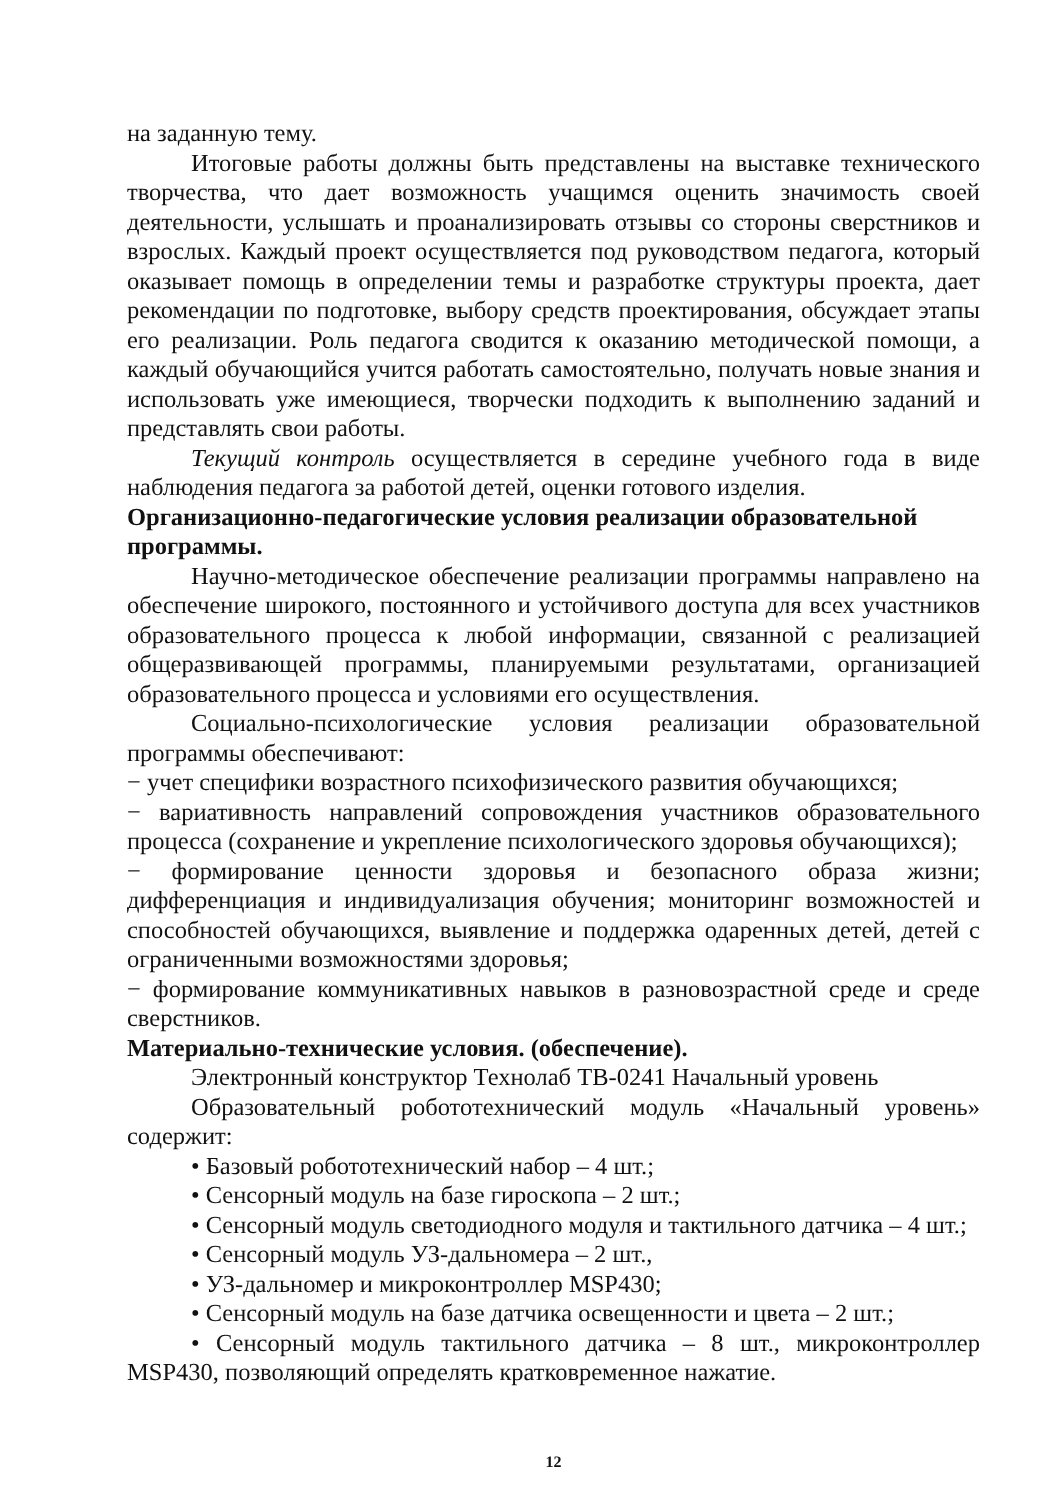на заданную тему.
Итоговые работы должны быть представлены на выставке технического творчества, что дает возможность учащимся оценить значимость своей деятельности, услышать и проанализировать отзывы со стороны сверстников и взрослых. Каждый проект осуществляется под руководством педагога, который оказывает помощь в определении темы и разработке структуры проекта, дает рекомендации по подготовке, выбору средств проектирования, обсуждает этапы его реализации. Роль педагога сводится к оказанию методической помощи, а каждый обучающийся учится работать самостоятельно, получать новые знания и использовать уже имеющиеся, творчески подходить к выполнению заданий и представлять свои работы.
Текущий контроль осуществляется в середине учебного года в виде наблюдения педагога за работой детей, оценки готового изделия.
Организационно-педагогические условия реализации образовательной программы.
Научно-методическое обеспечение реализации программы направлено на обеспечение широкого, постоянного и устойчивого доступа для всех участников образовательного процесса к любой информации, связанной с реализацией общеразвивающей программы, планируемыми результатами, организацией образовательного процесса и условиями его осуществления.
Социально-психологические условия реализации образовательной программы обеспечивают:
− учет специфики возрастного психофизического развития обучающихся;
− вариативность направлений сопровождения участников образовательного процесса (сохранение и укрепление психологического здоровья обучающихся);
− формирование ценности здоровья и безопасного образа жизни; дифференциация и индивидуализация обучения; мониторинг возможностей и способностей обучающихся, выявление и поддержка одаренных детей, детей с ограниченными возможностями здоровья;
− формирование коммуникативных навыков в разновозрастной среде и среде сверстников.
Материально-технические условия. (обеспечение).
Электронный конструктор Технолаб ТВ-0241 Начальный уровень
Образовательный робототехнический модуль «Начальный уровень» содержит:
• Базовый робототехнический набор – 4 шт.;
• Сенсорный модуль на базе гироскопа – 2 шт.;
• Сенсорный модуль светодиодного модуля и тактильного датчика – 4 шт.;
• Сенсорный модуль УЗ-дальномера – 2 шт.,
• УЗ-дальномер и микроконтроллер MSP430;
• Сенсорный модуль на базе датчика освещенности и цвета – 2 шт.;
• Сенсорный модуль тактильного датчика – 8 шт., микроконтроллер MSP430, позволяющий определять кратковременное нажатие.
12